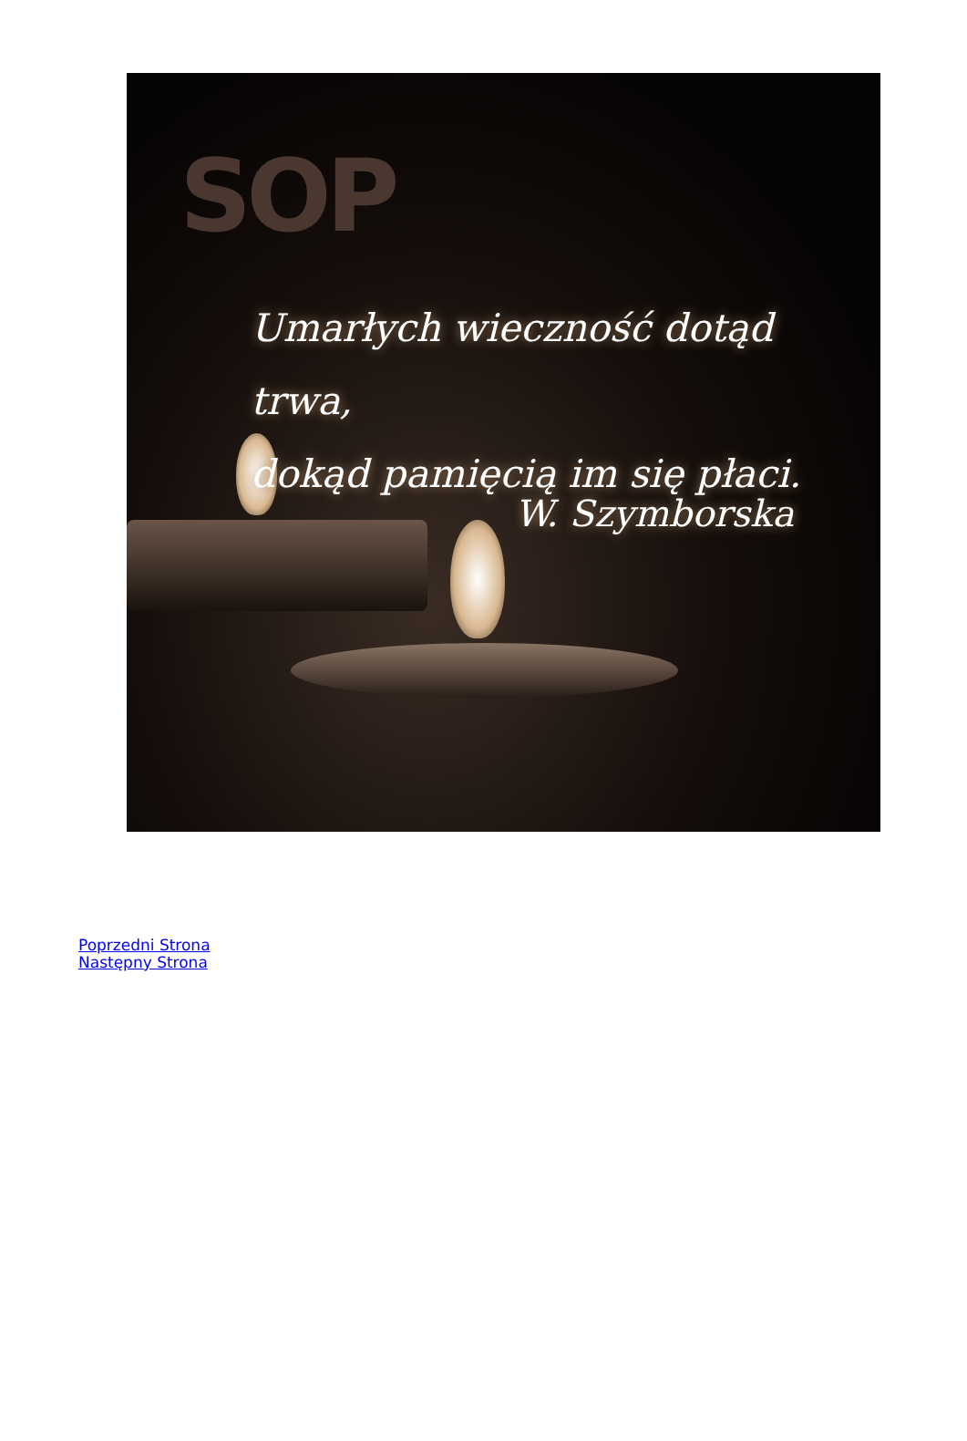SOP
Umarłych wieczność dotąd trwa,
dokąd pamięcią im się płaci.
W. Szymborska
Poprzedni Strona
Następny Strona